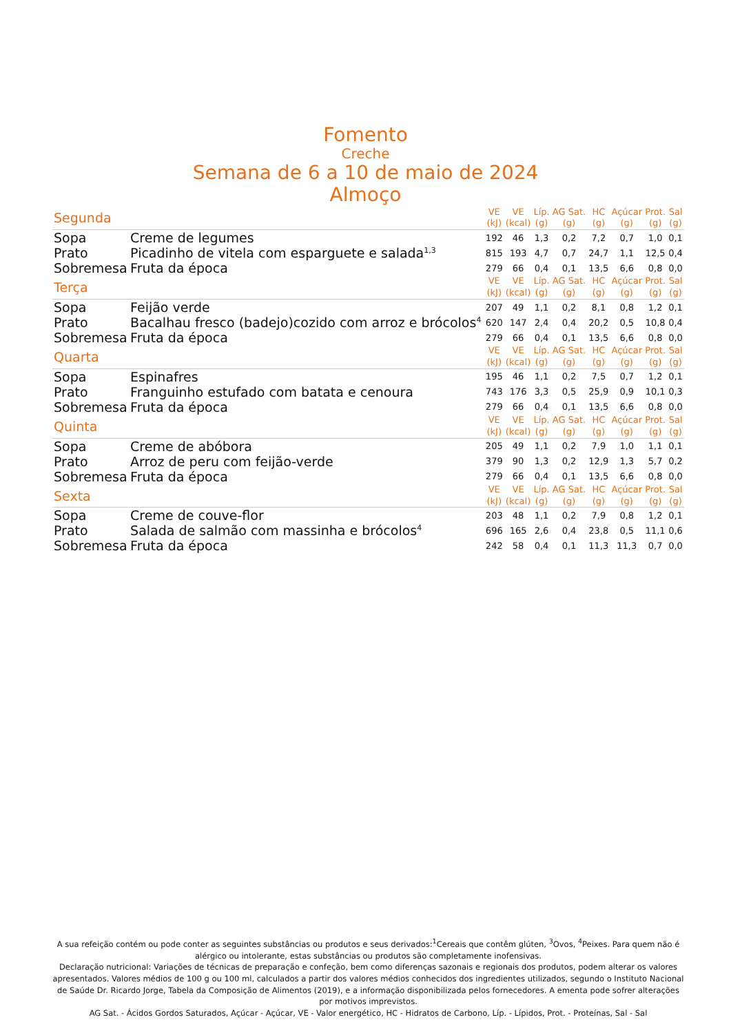Fomento
Creche
Semana de 6 a 10 de maio de 2024
Almoço
| Segunda | | VE (kJ) | VE (kcal) | Líp. (g) | AG Sat. (g) | HC (g) | Açúcar (g) | Prot. (g) | Sal (g) |
| --- | --- | --- | --- | --- | --- | --- | --- | --- | --- |
| Sopa | Creme de legumes | 192 | 46 | 1,3 | 0,2 | 7,2 | 0,7 | 1,0 | 0,1 |
| Prato | Picadinho de vitela com esparguete e salada<sup>1,3</sup> | 815 | 193 | 4,7 | 0,7 | 24,7 | 1,1 | 12,5 | 0,4 |
| Sobremesa | Fruta da época | 279 | 66 | 0,4 | 0,1 | 13,5 | 6,6 | 0,8 | 0,0 |
| Terça | | VE (kJ) | VE (kcal) | Líp. (g) | AG Sat. (g) | HC (g) | Açúcar (g) | Prot. (g) | Sal (g) |
| Sopa | Feijão verde | 207 | 49 | 1,1 | 0,2 | 8,1 | 0,8 | 1,2 | 0,1 |
| Prato | Bacalhau fresco (badejo)cozido com arroz e brócolos<sup>4</sup> | 620 | 147 | 2,4 | 0,4 | 20,2 | 0,5 | 10,8 | 0,4 |
| Sobremesa | Fruta da época | 279 | 66 | 0,4 | 0,1 | 13,5 | 6,6 | 0,8 | 0,0 |
| Quarta | | VE (kJ) | VE (kcal) | Líp. (g) | AG Sat. (g) | HC (g) | Açúcar (g) | Prot. (g) | Sal (g) |
| Sopa | Espinafres | 195 | 46 | 1,1 | 0,2 | 7,5 | 0,7 | 1,2 | 0,1 |
| Prato | Franguinho estufado com batata e cenoura | 743 | 176 | 3,3 | 0,5 | 25,9 | 0,9 | 10,1 | 0,3 |
| Sobremesa | Fruta da época | 279 | 66 | 0,4 | 0,1 | 13,5 | 6,6 | 0,8 | 0,0 |
| Quinta | | VE (kJ) | VE (kcal) | Líp. (g) | AG Sat. (g) | HC (g) | Açúcar (g) | Prot. (g) | Sal (g) |
| Sopa | Creme de abóbora | 205 | 49 | 1,1 | 0,2 | 7,9 | 1,0 | 1,1 | 0,1 |
| Prato | Arroz de peru com feijão-verde | 379 | 90 | 1,3 | 0,2 | 12,9 | 1,3 | 5,7 | 0,2 |
| Sobremesa | Fruta da época | 279 | 66 | 0,4 | 0,1 | 13,5 | 6,6 | 0,8 | 0,0 |
| Sexta | | VE (kJ) | VE (kcal) | Líp. (g) | AG Sat. (g) | HC (g) | Açúcar (g) | Prot. (g) | Sal (g) |
| Sopa | Creme de couve-flor | 203 | 48 | 1,1 | 0,2 | 7,9 | 0,8 | 1,2 | 0,1 |
| Prato | Salada de salmão com massinha e brócolos<sup>4</sup> | 696 | 165 | 2,6 | 0,4 | 23,8 | 0,5 | 11,1 | 0,6 |
| Sobremesa | Fruta da época | 242 | 58 | 0,4 | 0,1 | 11,3 | 11,3 | 0,7 | 0,0 |
A sua refeição contém ou pode conter as seguintes substâncias ou produtos e seus derivados:<sup>1</sup>Cereais que contêm glúten, <sup>3</sup>Ovos, <sup>4</sup>Peixes. Para quem não é alérgico ou intolerante, estas substâncias ou produtos são completamente inofensivas.
Declaração nutricional: Variações de técnicas de preparação e confeção, bem como diferenças sazonais e regionais dos produtos, podem alterar os valores apresentados. Valores médios de 100 g ou 100 ml, calculados a partir dos valores médios conhecidos dos ingredientes utilizados, segundo o Instituto Nacional de Saúde Dr. Ricardo Jorge, Tabela da Composição de Alimentos (2019), e a informação disponibilizada pelos fornecedores. A ementa pode sofrer alterações por motivos imprevistos.
AG Sat. - Ácidos Gordos Saturados, Açúcar - Açúcar, VE - Valor energético, HC - Hidratos de Carbono, Líp. - Lípidos, Prot. - Proteínas, Sal - Sal